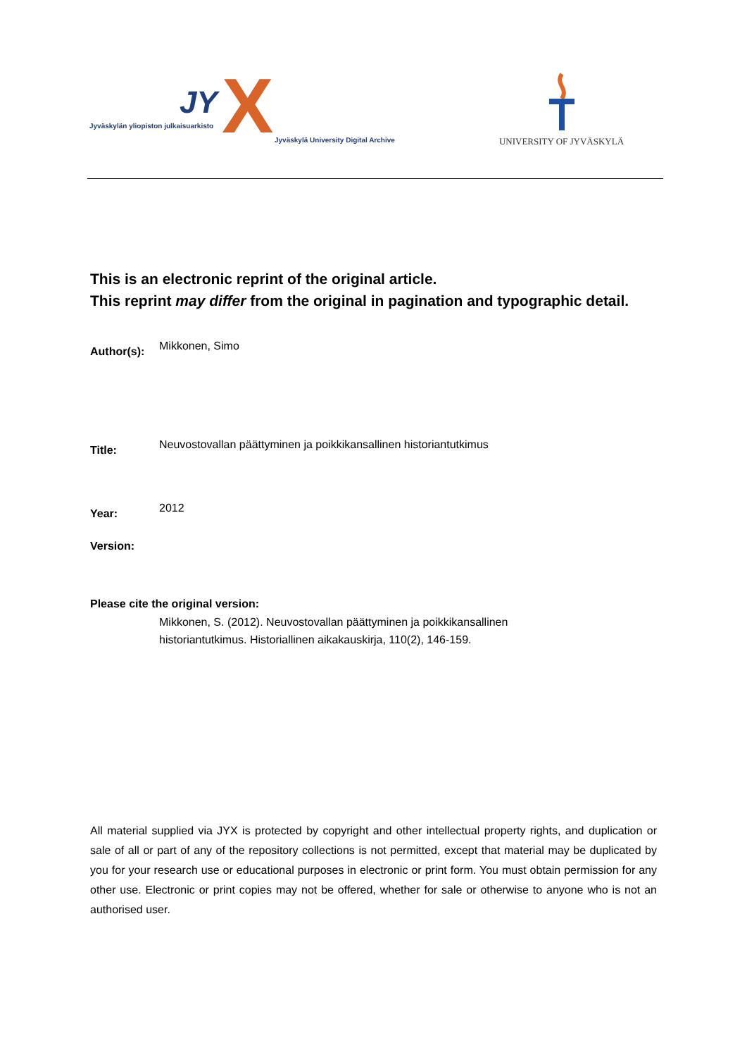JY X
Jyväskylän yliopiston julkaisuarkisto
Jyväskylä University Digital Archive
UNIVERSITY OF JYVÄSKYLÄ
This is an electronic reprint of the original article.
This reprint may differ from the original in pagination and typographic detail.
Author(s):
Mikkonen, Simo
Title:
Neuvostovallan päättyminen ja poikkikansallinen historiantutkimus
Year:
2012
Version:
Please cite the original version:
Mikkonen, S. (2012). Neuvostovallan päättyminen ja poikkikansallinen
historiantutkimus. Historiallinen aikakauskirja, 110(2), 146-159.
All material supplied via JYX is protected by copyright and other intellectual property rights, and duplication or sale of all or part of any of the repository collections is not permitted, except that material may be duplicated by you for your research use or educational purposes in electronic or print form. You must obtain permission for any other use. Electronic or print copies may not be offered, whether for sale or otherwise to anyone who is not an authorised user.